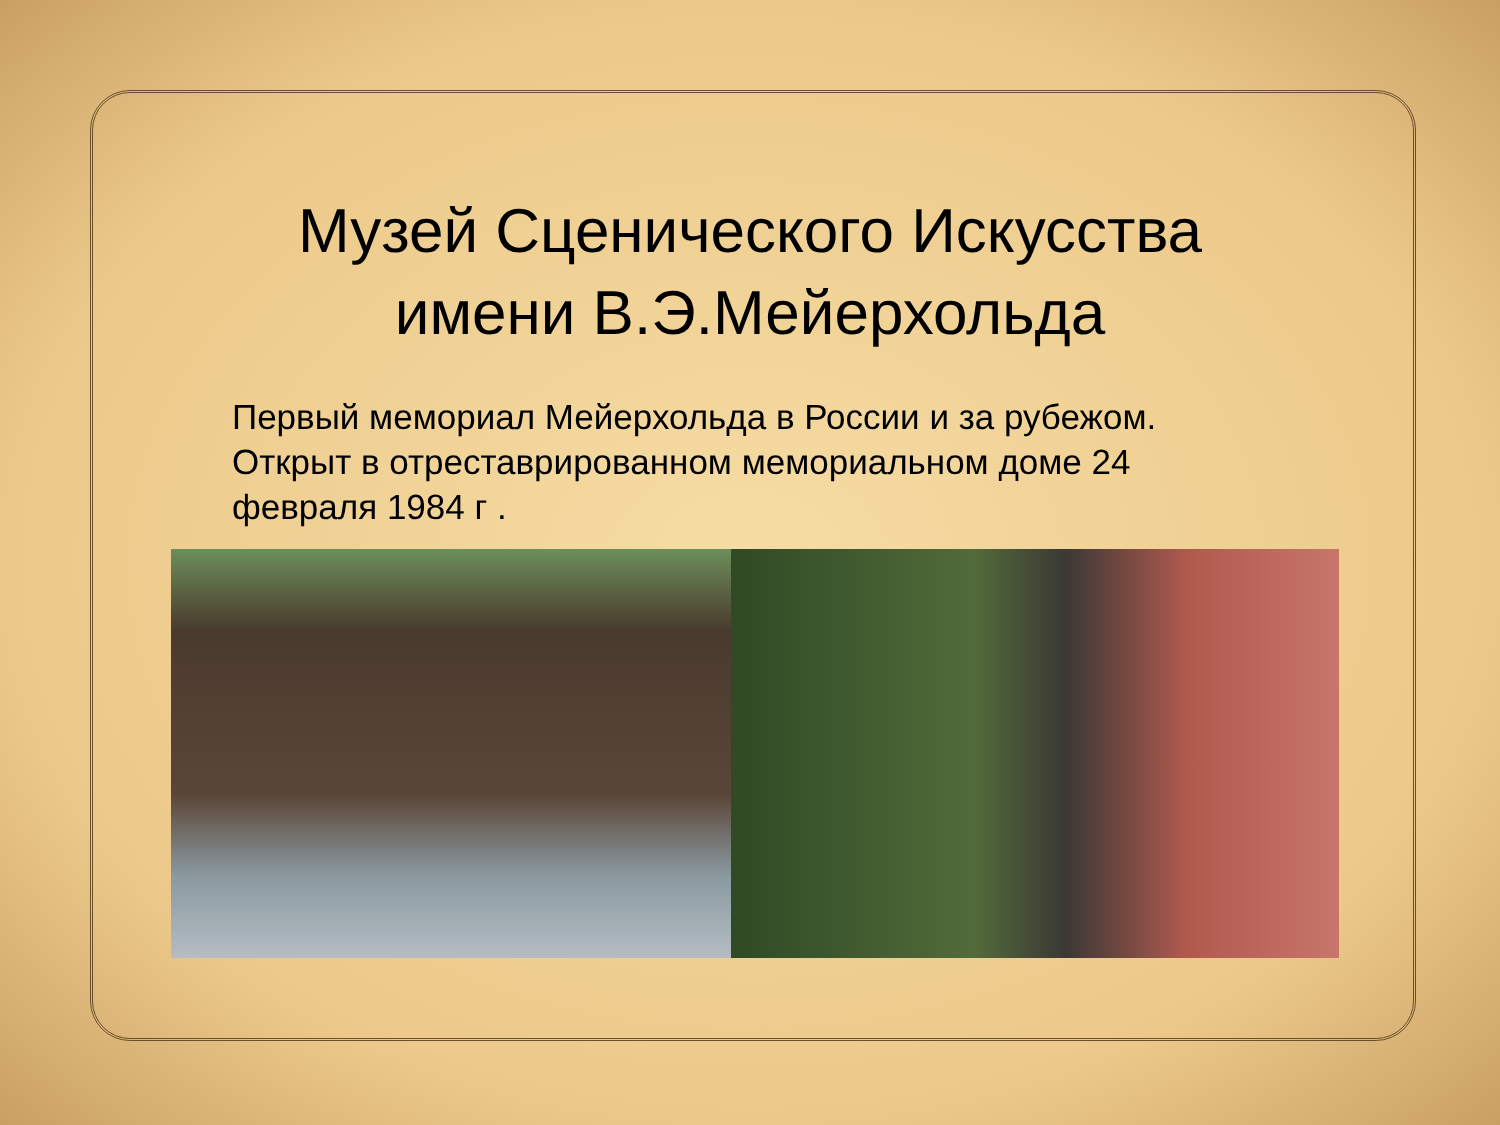Музей Сценического Искусства
имени В.Э.Мейерхольда
Первый мемориал Мейерхольда в России и за рубежом. Открыт в отреставрированном мемориальном доме 24 февраля 1984 г .